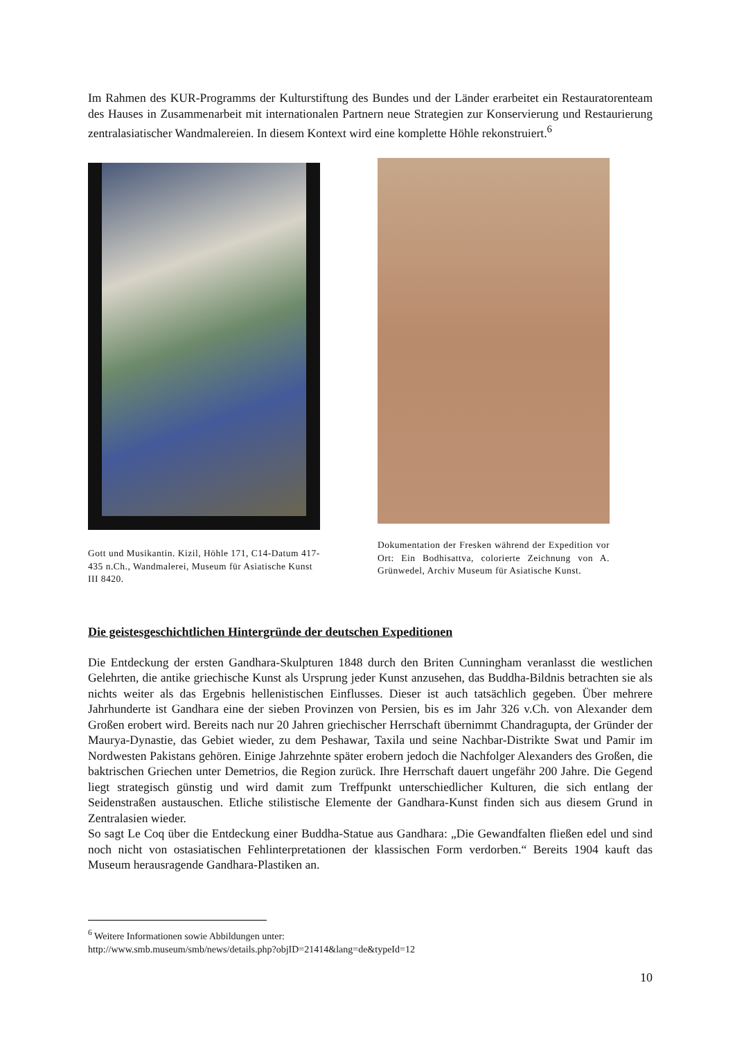Im Rahmen des KUR-Programms der Kulturstiftung des Bundes und der Länder erarbeitet ein Restauratorenteam des Hauses in Zusammenarbeit mit internationalen Partnern neue Strategien zur Konservierung und Restaurierung zentralasiatischer Wandmalereien. In diesem Kontext wird eine komplette Höhle rekonstruiert.<sup>6</sup>
Gott und Musikantin. Kizil, Höhle 171, C14-Datum 417-435 n.Ch., Wandmalerei, Museum für Asiatische Kunst III 8420.
Dokumentation der Fresken während der Expedition vor Ort: Ein Bodhisattva, colorierte Zeichnung von A. Grünwedel, Archiv Museum für Asiatische Kunst.
Die geistesgeschichtlichen Hintergründe der deutschen Expeditionen
Die Entdeckung der ersten Gandhara-Skulpturen 1848 durch den Briten Cunningham veranlasst die westlichen Gelehrten, die antike griechische Kunst als Ursprung jeder Kunst anzusehen, das Buddha-Bildnis betrachten sie als nichts weiter als das Ergebnis hellenistischen Einflusses. Dieser ist auch tatsächlich gegeben. Über mehrere Jahrhunderte ist Gandhara eine der sieben Provinzen von Persien, bis es im Jahr 326 v.Ch. von Alexander dem Großen erobert wird. Bereits nach nur 20 Jahren griechischer Herrschaft übernimmt Chandragupta, der Gründer der Maurya-Dynastie, das Gebiet wieder, zu dem Peshawar, Taxila und seine Nachbar-Distrikte Swat und Pamir im Nordwesten Pakistans gehören. Einige Jahrzehnte später erobern jedoch die Nachfolger Alexanders des Großen, die baktrischen Griechen unter Demetrios, die Region zurück. Ihre Herrschaft dauert ungefähr 200 Jahre. Die Gegend liegt strategisch günstig und wird damit zum Treffpunkt unterschiedlicher Kulturen, die sich entlang der Seidenstraßen austauschen. Etliche stilistische Elemente der Gandhara-Kunst finden sich aus diesem Grund in Zentralasien wieder.
So sagt Le Coq über die Entdeckung einer Buddha-Statue aus Gandhara: „Die Gewandfalten fließen edel und sind noch nicht von ostasiatischen Fehlinterpretationen der klassischen Form verdorben.“ Bereits 1904 kauft das Museum herausragende Gandhara-Plastiken an.
<sup>6</sup> Weitere Informationen sowie Abbildungen unter:
http://www.smb.museum/smb/news/details.php?objID=21414&lang=de&typeId=12
10